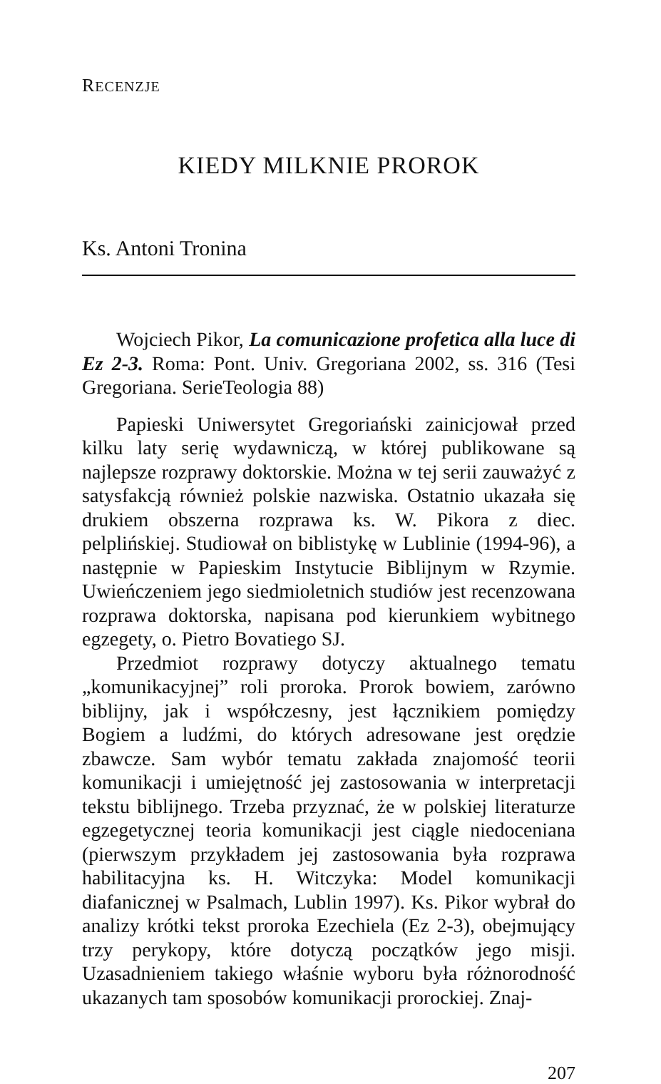RECENZJE
KIEDY MILKNIE PROROK
Ks. Antoni Tronina
Wojciech Pikor, La comunicazione profetica alla luce di Ez 2-3. Roma: Pont. Univ. Gregoriana 2002, ss. 316 (Tesi Gregoriana. SerieTeologia 88)
Papieski Uniwersytet Gregoriański zainicjował przed kilku laty serię wydawniczą, w której publikowane są najlepsze rozprawy doktorskie. Można w tej serii zauważyć z satysfakcją również polskie nazwiska. Ostatnio ukazała się drukiem obszerna rozprawa ks. W. Pikora z diec. pelplińskiej. Studiował on biblistykę w Lublinie (1994-96), a następnie w Papieskim Instytucie Biblijnym w Rzymie. Uwieńczeniem jego siedmioletnich studiów jest recenzowana rozprawa doktorska, napisana pod kierunkiem wybitnego egzegety, o. Pietro Bovatiego SJ.
Przedmiot rozprawy dotyczy aktualnego tematu „komunikacyjnej” roli proroka. Prorok bowiem, zarówno biblijny, jak i współczesny, jest łącznikiem pomiędzy Bogiem a ludźmi, do których adresowane jest orędzie zbawcze. Sam wybór tematu zakłada znajomość teorii komunikacji i umiejętność jej zastosowania w interpretacji tekstu biblijnego. Trzeba przyznać, że w polskiej literaturze egzegetycznej teoria komunikacji jest ciągle niedoceniana (pierwszym przykładem jej zastosowania była rozprawa habilitacyjna ks. H. Witczyka: Model komunikacji diafanicznej w Psalmach, Lublin 1997). Ks. Pikor wybrał do analizy krótki tekst proroka Ezechiela (Ez 2-3), obejmujący trzy perykopy, które dotyczą początków jego misji. Uzasadnieniem takiego właśnie wyboru była różnorodność ukazanych tam sposobów komunikacji prorockiej. Znaj-
207